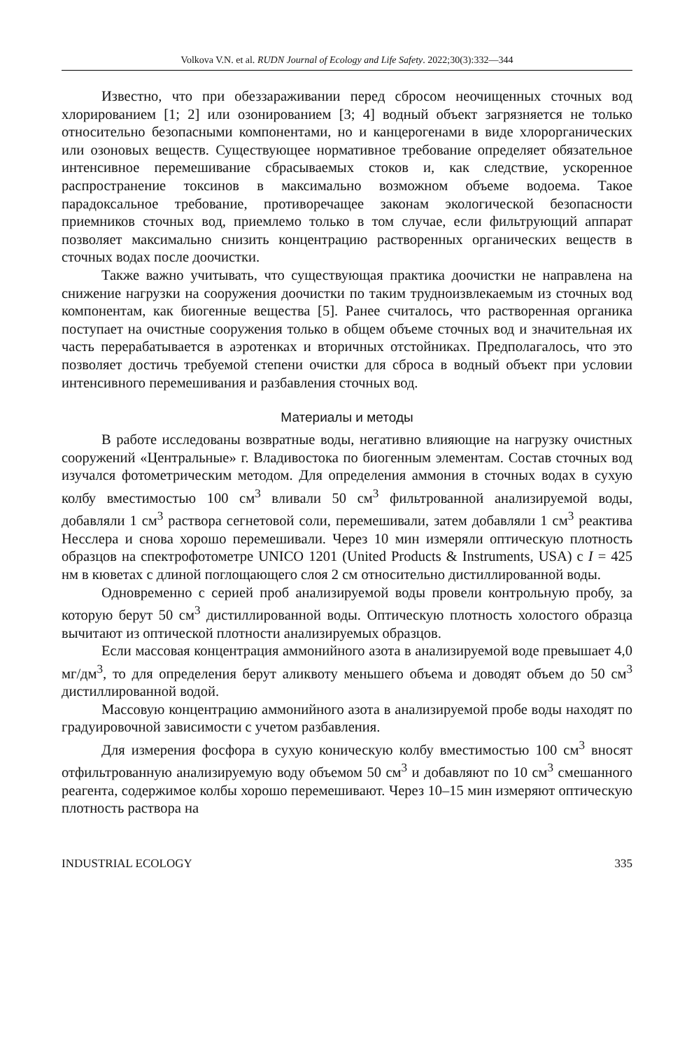Volkova V.N. et al. RUDN Journal of Ecology and Life Safety. 2022;30(3):332—344
Известно, что при обеззараживании перед сбросом неочищенных сточных вод хлорированием [1; 2] или озонированием [3; 4] водный объект загрязняется не только относительно безопасными компонентами, но и канцерогенами в виде хлорорганических или озоновых веществ. Существующее нормативное требование определяет обязательное интенсивное перемешивание сбрасываемых стоков и, как следствие, ускоренное распространение токсинов в максимально возможном объеме водоема. Такое парадоксальное требование, противоречащее законам экологической безопасности приемников сточных вод, приемлемо только в том случае, если фильтрующий аппарат позволяет максимально снизить концентрацию растворенных органических веществ в сточных водах после доочистки.
Также важно учитывать, что существующая практика доочистки не направлена на снижение нагрузки на сооружения доочистки по таким трудноизвлекаемым из сточных вод компонентам, как биогенные вещества [5]. Ранее считалось, что растворенная органика поступает на очистные сооружения только в общем объеме сточных вод и значительная их часть перерабатывается в аэротенках и вторичных отстойниках. Предполагалось, что это позволяет достичь требуемой степени очистки для сброса в водный объект при условии интенсивного перемешивания и разбавления сточных вод.
Материалы и методы
В работе исследованы возвратные воды, негативно влияющие на нагрузку очистных сооружений «Центральные» г. Владивостока по биогенным элементам. Состав сточных вод изучался фотометрическим методом. Для определения аммония в сточных водах в сухую колбу вместимостью 100 см<sup>3</sup> вливали 50 см<sup>3</sup> фильтрованной анализируемой воды, добавляли 1 см<sup>3</sup> раствора сегнетовой соли, перемешивали, затем добавляли 1 см<sup>3</sup> реактива Несслера и снова хорошо перемешивали. Через 10 мин измеряли оптическую плотность образцов на спектрофотометре UNICO 1201 (United Products & Instruments, USA) с I = 425 нм в кюветах с длиной поглощающего слоя 2 см относительно дистиллированной воды.
Одновременно с серией проб анализируемой воды провели контрольную пробу, за которую берут 50 см<sup>3</sup> дистиллированной воды. Оптическую плотность холостого образца вычитают из оптической плотности анализируемых образцов.
Если массовая концентрация аммонийного азота в анализируемой воде превышает 4,0 мг/дм<sup>3</sup>, то для определения берут аликвоту меньшего объема и доводят объем до 50 см<sup>3</sup> дистиллированной водой.
Массовую концентрацию аммонийного азота в анализируемой пробе воды находят по градуировочной зависимости с учетом разбавления.
Для измерения фосфора в сухую коническую колбу вместимостью 100 см<sup>3</sup> вносят отфильтрованную анализируемую воду объемом 50 см<sup>3</sup> и добавляют по 10 см<sup>3</sup> смешанного реагента, содержимое колбы хорошо перемешивают. Через 10–15 мин измеряют оптическую плотность раствора на
INDUSTRIAL ECOLOGY 335